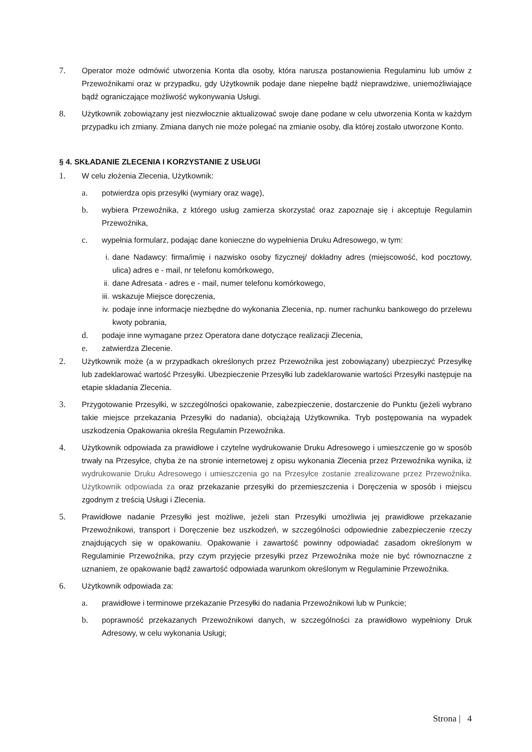7. Operator może odmówić utworzenia Konta dla osoby, która narusza postanowienia Regulaminu lub umów z Przewoźnikami oraz w przypadku, gdy Użytkownik podaje dane niepełne bądź nieprawdziwe, uniemożliwiające bądź ograniczające możliwość wykonywania Usługi.
8. Użytkownik zobowiązany jest niezwłocznie aktualizować swoje dane podane w celu utworzenia Konta w każdym przypadku ich zmiany. Zmiana danych nie może polegać na zmianie osoby, dla której zostało utworzone Konto.
§ 4. SKŁADANIE ZLECENIA I KORZYSTANIE Z USŁUGI
1. W celu złożenia Zlecenia, Użytkownik:
a. potwierdza opis przesyłki (wymiary oraz wagę),
b. wybiera Przewoźnika, z którego usług zamierza skorzystać oraz zapoznaje się i akceptuje Regulamin Przewoźnika,
c. wypełnia formularz, podając dane konieczne do wypełnienia Druku Adresowego, w tym:
i. dane Nadawcy: firma/imię i nazwisko osoby fizycznej/ dokładny adres (miejscowość, kod pocztowy, ulica) adres e - mail, nr telefonu komórkowego,
ii. dane Adresata - adres e - mail, numer telefonu komórkowego,
iii. wskazuje Miejsce doręczenia,
iv. podaje inne informacje niezbędne do wykonania Zlecenia, np. numer rachunku bankowego do przelewu kwoty pobrania,
d. podaje inne wymagane przez Operatora dane dotyczące realizacji Zlecenia,
e. zatwierdza Zlecenie.
2. Użytkownik może (a w przypadkach określonych przez Przewoźnika jest zobowiązany) ubezpieczyć Przesyłkę lub zadeklarować wartość Przesyłki. Ubezpieczenie Przesyłki lub zadeklarowanie wartości Przesyłki następuje na etapie składania Zlecenia.
3. Przygotowanie Przesyłki, w szczególności opakowanie, zabezpieczenie, dostarczenie do Punktu (jeżeli wybrano takie miejsce przekazania Przesyłki do nadania), obciążają Użytkownika. Tryb postępowania na wypadek uszkodzenia Opakowania określa Regulamin Przewoźnika.
4. Użytkownik odpowiada za prawidłowe i czytelne wydrukowanie Druku Adresowego i umieszczenie go w sposób trwały na Przesyłce, chyba że na stronie internetowej z opisu wykonania Zlecenia przez Przewoźnika wynika, iż wydrukowanie Druku Adresowego i umieszczenia go na Przesyłce zostanie zrealizowane przez Przewoźnika. Użytkownik odpowiada za oraz przekazanie przesyłki do przemieszczenia i Doręczenia w sposób i miejscu zgodnym z treścią Usługi i Zlecenia.
5. Prawidłowe nadanie Przesyłki jest możliwe, jeżeli stan Przesyłki umożliwia jej prawidłowe przekazanie Przewoźnikowi, transport i Doręczenie bez uszkodzeń, w szczególności odpowiednie zabezpieczenie rzeczy znajdujących się w opakowaniu. Opakowanie i zawartość powinny odpowiadać zasadom określonym w Regulaminie Przewoźnika, przy czym przyjęcie przesyłki przez Przewoźnika może nie być równoznaczne z uznaniem, że opakowanie bądź zawartość odpowiada warunkom określonym w Regulaminie Przewoźnika.
6. Użytkownik odpowiada za:
a. prawidłowe i terminowe przekazanie Przesyłki do nadania Przewoźnikowi lub w Punkcie;
b. poprawność przekazanych Przewoźnikowi danych, w szczególności za prawidłowo wypełniony Druk Adresowy, w celu wykonania Usługi;
Strona | 4